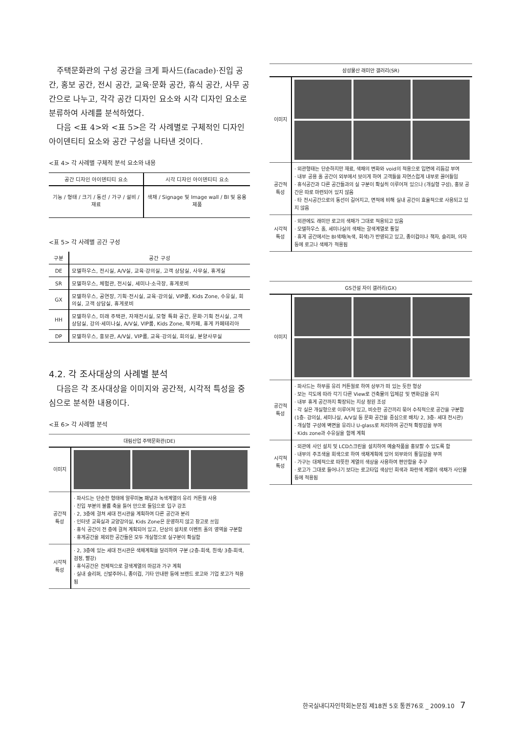주택문화관의 구성 공간을 크게 파사드(facade)·진입 공간, 홍보 공간, 전시 공간, 교육·문화 공간, 휴식 공간, 사무 공간으로 나누고, 각각 공간 디자인 요소와 시각 디자인 요소로 분류하여 사례를 분석하였다.
다음 <표 4>와 <표 5>은 각 사례별로 구체적인 디자인 아이덴티티 요소와 공간 구성을 나타낸 것이다.
<표 4> 각 사례별 구체적 분석 요소와 내용
| 공간 디자인 아이덴티티 요소 | 시각 디자인 아이덴티티 요소 |
| --- | --- |
| 기능 / 형태 / 크기 / 동선 / 가구 / 설비 / 재료 | 색채 / Signage 및 Image wall / BI 및 응용제품 |
<표 5> 각 사례별 공간 구성
| 구분 | 공간 구성 |
| --- | --- |
| DE | 모델하우스, 전시실, A/V실, 교육·강의실, 고객 상담실, 사무실, 휴게실 |
| SR | 모델하우스, 체험관, 전시실, 세미나·소극장, 휴게로비 |
| GX | 모델하우스, 공연장, 기획·전시실, 교육·강의실, VIP룸, Kids Zone, 수유실, 회의실, 고객 상담실, 휴게로비 |
| HH | 모델하우스, 미래 주택관, 자재전시실, 모형 특화 공간, 문화·기획 전시실, 고객 상담실, 강의·세미나실, A/V실, VIP룸, Kids Zone, 북카페, 휴게 카페테리아 |
| DP | 모델하우스, 홍보관, A/V실, VIP룸, 교육·강의실, 회의실, 분양사무실 |
4.2. 각 조사대상의 사례별 분석
다음은 각 조사대상을 이미지와 공간적, 시각적 특성을 중심으로 분석한 내용이다.
<표 6> 각 사례별 분석
| 대림산업 주택문화관(DE) | |
| --- | --- |
| 이미지 | |
| 공간적 특성 | · 파사드는 단순한 형태에 알루미늄 패널과 녹색계열의 유리 커튼월 사용 · 진입 부분의 볼륨 축을 틀어 안으로 들임으로 입구 강조 · 2, 3층에 걸쳐 세대 전시관을 계획하여 다른 공간과 분리 · 인터넷 교육실과 교양강의실, Kids Zone은 운영하지 않고 창고로 쓰임 · 휴식 공간이 전 층에 걸쳐 계획되어 있고, 단상의 설치로 이벤트 홀의 영역을 구분함 · 휴게공간을 제외한 공간들은 모두 개실형으로 실구분이 확실함 |
| 시각적 특성 | · 2, 3층에 있는 세대 전시관은 색채계획을 달리하여 구분 (2층-회색, 흰색/ 3층-회색, 검정, 빨강) · 휴식공간은 전체적으로 갈색계열의 마감과 가구 계획 · 실내 슬리퍼, 신발주머니, 종이컵, 기타 안내판 등에 브랜드 로고와 기업 로고가 적용됨 |
| 삼성물산 래미안 갤러리(SR) | |
| --- | --- |
| 이미지 | |
| 공간적 특성 | · 외관형태는 단순하지만 재료, 색채의 변화와 void의 적용으로 입면에 리듬감 부여 · 내부 공용 홀 공간이 외부에서 보이게 하여 고객들을 자연스럽게 내부로 끌어들임 · 휴식공간과 다른 공간들과의 실 구분이 확실히 이루어져 있으나 (개실형 구성), 홍보 공간은 따로 마련되어 있지 않음 · 타 전시공간으로의 동선이 길어지고, 면적에 비해 실내 공간이 효율적으로 사용되고 있지 않음 |
| 시각적 특성 | · 외관에도 래미안 로고의 색채가 그대로 적용되고 있음 · 모델하우스 홀, 세미나실의 색채는 갈색계열로 통일 · 휴게 공간에서는 BI색채(녹색, 회색)가 반영되고 있고, 종이컵이나 책자, 슬리퍼, 의자 등에 로고나 색채가 적용됨 |
| GS건설 자이 갤러리(GX) | |
| --- | --- |
| 이미지 | |
| 공간적 특성 | · 파사드는 하부를 유리 커튼월로 하여 상부가 떠 있는 듯한 형상 · 보는 각도에 따라 각기 다른 View로 건축물의 입체감 및 변화감을 유지 · 내부 휴게 공간까지 확장되는 지상 정원 조성 · 각 실은 개실형으로 이루어져 있고, 비슷한 공간끼리 묶어 수직적으로 공간을 구분함 (1층- 강의실, 세미나실, A/V실 등 문화 공간을 중심으로 배치/ 2, 3층- 세대 전시관) · 개실형 구성에 벽면을 유리나 U-glass로 처리하여 공간적 확장감을 부여 · Kids zone과 수유실을 함께 계획 |
| 시각적 특성 | · 외관에 사인 설치 및 LCD스크린을 설치하여 예술작품을 홍보할 수 있도록 함 · 내부의 주조색을 회색으로 하여 색채계획에 있어 외부와의 통일감을 부여 · 가구는 대체적으로 따뜻한 계열의 색상을 사용하여 편안함을 추구 · 로고가 그대로 들어나기 보다는 로고타입 색상인 회색과 파란색 계열의 색채가 사인물 등에 적용됨 |
한국실내디자인학회논문집 제18권 5호 통권76호 _ 2009.10 7